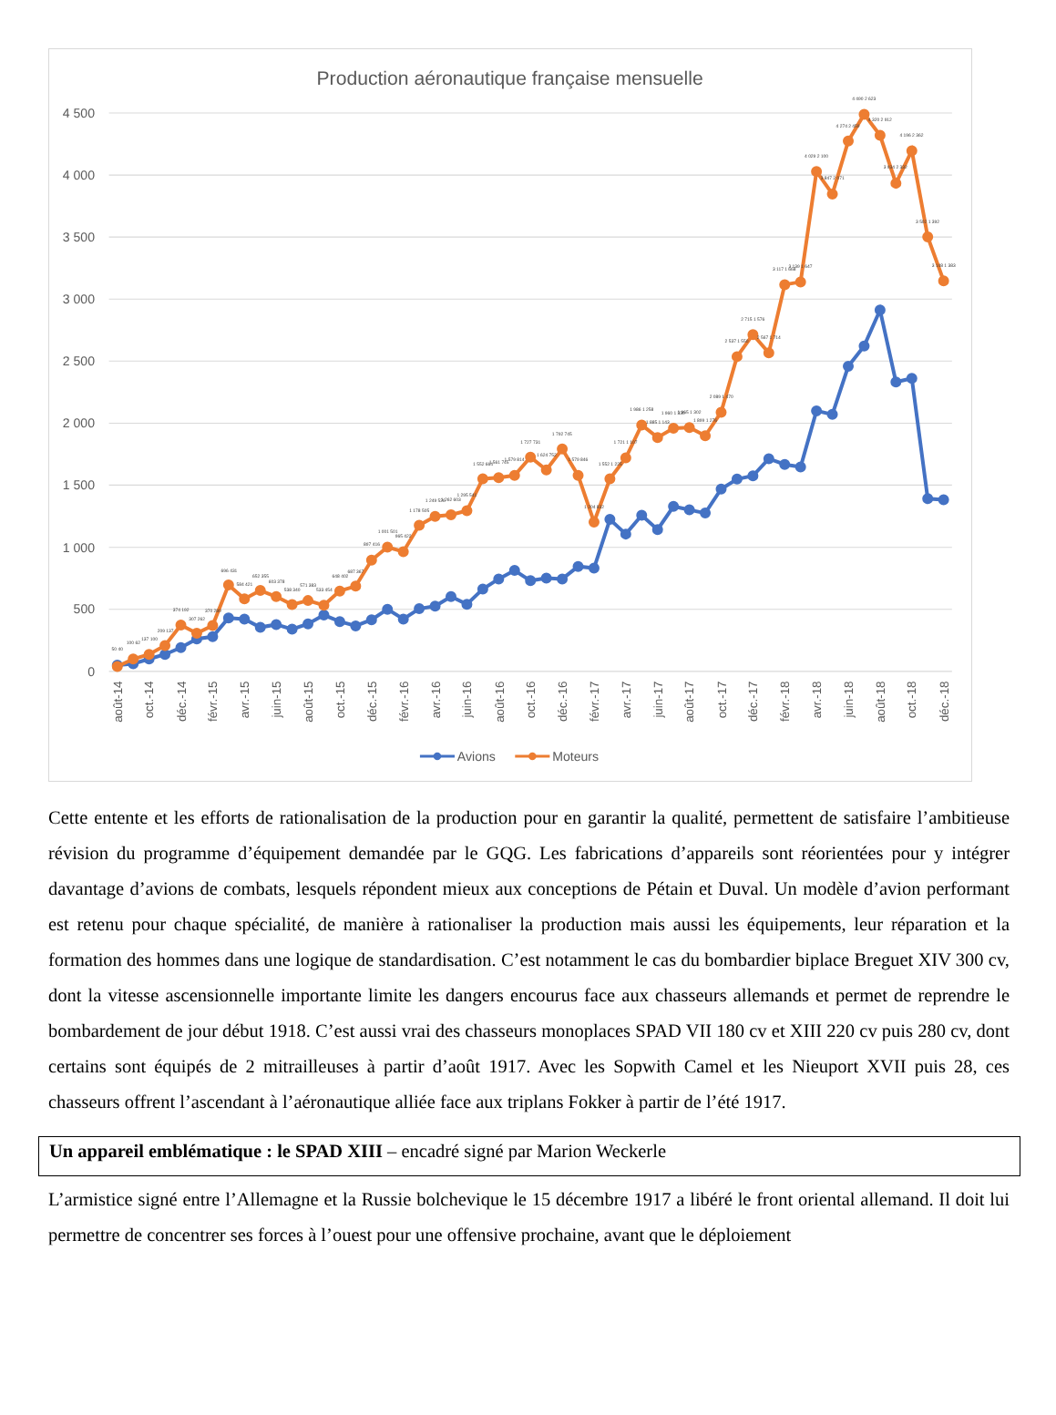Production aéronautique française mensuelle
4 500
4 000
3 500
3 000
2 500
2 000
1 500
1 000
500
0
août-14
oct.-14
déc.-14
févr.-15
avr.-15
juin-15
août-15
oct.-15
déc.-15
févr.-16
avr.-16
juin-16
août-16
oct.-16
déc.-16
févr.-17
avr.-17
juin-17
août-17
oct.-17
déc.-17
févr.-18
avr.-18
juin-18
août-18
oct.-18
déc.-18
50 40
100 62
137 100
209 137
374 192
307 262
370 280
696 431
584 421
652 355
603 378
538 340
571 383
533 454
648 402
687 367
897 416
1 001 501
965 422
1 178 505
1 249 526
1 262 603
1 295 541
1 552 664
1 561 745
1 579 814
1 727 731
1 624 752
1 792 745
1 579 846
1 204 832
1 552 1 225
1 721 1 107
1 986 1 258
1 885 1 143
1 960 1 330
1 965 1 302
1 899 1 276
2 089 1 470
2 537 1 550
2 715 1 576
2 567 1 714
3 117 1 668
3 139 1 647
4 029 2 100
3 847 2 071
4 274 2 459
4 490 2 623
4 320 2 912
3 934 2 332
4 196 2 362
3 502 1 392
3 148 1 383
Avions
Moteurs
Cette entente et les efforts de rationalisation de la production pour en garantir la qualité, permettent de satisfaire l’ambitieuse révision du programme d’équipement demandée par le GQG. Les fabrications d’appareils sont réorientées pour y intégrer davantage d’avions de combats, lesquels répondent mieux aux conceptions de Pétain et Duval. Un modèle d’avion performant est retenu pour chaque spécialité, de manière à rationaliser la production mais aussi les équipements, leur réparation et la formation des hommes dans une logique de standardisation. C’est notamment le cas du bombardier biplace Breguet XIV 300 cv, dont la vitesse ascensionnelle importante limite les dangers encourus face aux chasseurs allemands et permet de reprendre le bombardement de jour début 1918. C’est aussi vrai des chasseurs monoplaces SPAD VII 180 cv et XIII 220 cv puis 280 cv, dont certains sont équipés de 2 mitrailleuses à partir d’août 1917. Avec les Sopwith Camel et les Nieuport XVII puis 28, ces chasseurs offrent l’ascendant à l’aéronautique alliée face aux triplans Fokker à partir de l’été 1917.
Un appareil emblématique : le SPAD XIII – encadré signé par Marion Weckerle
L’armistice signé entre l’Allemagne et la Russie bolchevique le 15 décembre 1917 a libéré le front oriental allemand. Il doit lui permettre de concentrer ses forces à l’ouest pour une offensive prochaine, avant que le déploiement